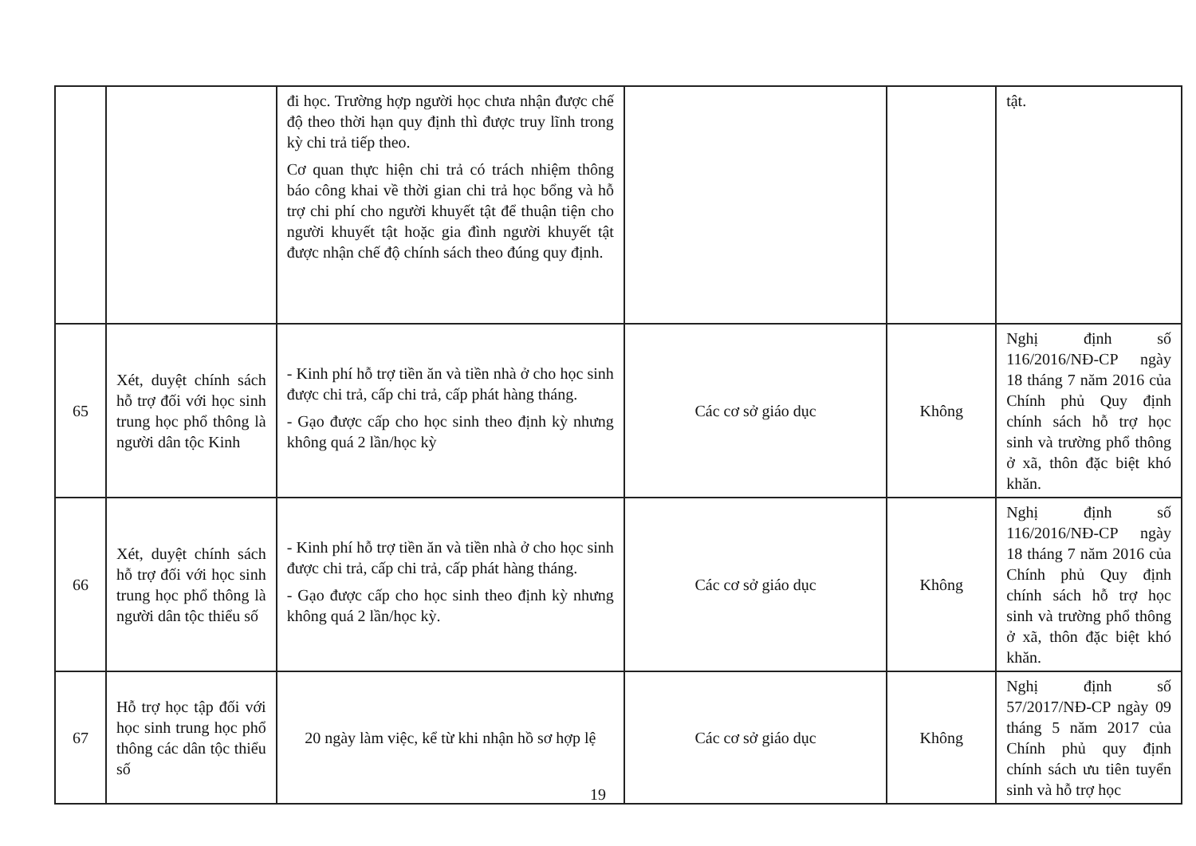| | | đi học. Trường hợp người học chưa nhận được chế độ theo thời hạn quy định thì được truy lĩnh trong kỳ chi trả tiếp theo. Cơ quan thực hiện chi trả có trách nhiệm thông báo công khai về thời gian chi trả học bổng và hỗ trợ chi phí cho người khuyết tật để thuận tiện cho người khuyết tật hoặc gia đình người khuyết tật được nhận chế độ chính sách theo đúng quy định. | | | tật. |
| 65 | Xét, duyệt chính sách hỗ trợ đối với học sinh trung học phổ thông là người dân tộc Kinh | - Kinh phí hỗ trợ tiền ăn và tiền nhà ở cho học sinh được chi trả, cấp chi trả, cấp phát hàng tháng. - Gạo được cấp cho học sinh theo định kỳ nhưng không quá 2 lần/học kỳ | Các cơ sở giáo dục | Không | Nghị định số 116/2016/NĐ-CP ngày 18 tháng 7 năm 2016 của Chính phủ Quy định chính sách hỗ trợ học sinh và trường phổ thông ở xã, thôn đặc biệt khó khăn. |
| 66 | Xét, duyệt chính sách hỗ trợ đối với học sinh trung học phổ thông là người dân tộc thiểu số | - Kinh phí hỗ trợ tiền ăn và tiền nhà ở cho học sinh được chi trả, cấp chi trả, cấp phát hàng tháng. - Gạo được cấp cho học sinh theo định kỳ nhưng không quá 2 lần/học kỳ. | Các cơ sở giáo dục | Không | Nghị định số 116/2016/NĐ-CP ngày 18 tháng 7 năm 2016 của Chính phủ Quy định chính sách hỗ trợ học sinh và trường phổ thông ở xã, thôn đặc biệt khó khăn. |
| 67 | Hỗ trợ học tập đối với học sinh trung học phổ thông các dân tộc thiểu số | 20 ngày làm việc, kể từ khi nhận hồ sơ hợp lệ | Các cơ sở giáo dục | Không | Nghị định số 57/2017/NĐ-CP ngày 09 tháng 5 năm 2017 của Chính phủ quy định chính sách ưu tiên tuyển sinh và hỗ trợ học |
19